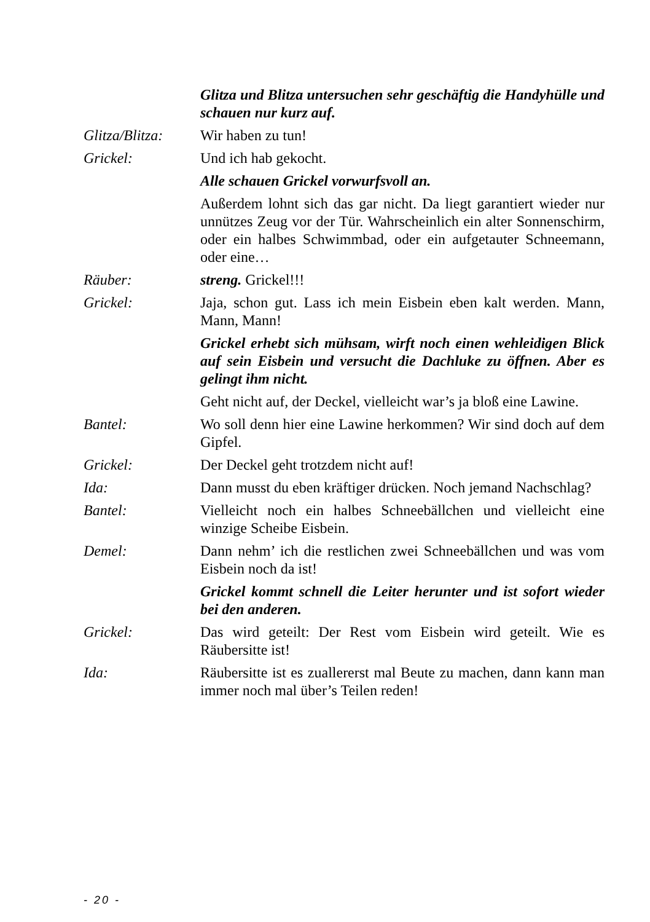Glitza und Blitza untersuchen sehr geschäftig die Handyhülle und schauen nur kurz auf.
Glitza/Blitza:
Wir haben zu tun!
Grickel: Und ich hab gekocht.
Alle schauen Grickel vorwurfsvoll an.
Außerdem lohnt sich das gar nicht. Da liegt garantiert wieder nur unnützes Zeug vor der Tür. Wahrscheinlich ein alter Sonnenschirm, oder ein halbes Schwimmbad, oder ein aufgetauter Schneemann, oder eine…
Räuber: streng. Grickel!!!
Grickel: Jaja, schon gut. Lass ich mein Eisbein eben kalt werden. Mann, Mann, Mann!
Grickel erhebt sich mühsam, wirft noch einen wehleidigen Blick auf sein Eisbein und versucht die Dachluke zu öffnen. Aber es gelingt ihm nicht.
Geht nicht auf, der Deckel, vielleicht war’s ja bloß eine Lawine.
Bantel: Wo soll denn hier eine Lawine herkommen? Wir sind doch auf dem Gipfel.
Grickel: Der Deckel geht trotzdem nicht auf!
Ida: Dann musst du eben kräftiger drücken. Noch jemand Nachschlag?
Bantel: Vielleicht noch ein halbes Schneebällchen und vielleicht eine winzige Scheibe Eisbein.
Demel: Dann nehm’ ich die restlichen zwei Schneebällchen und was vom Eisbein noch da ist!
Grickel kommt schnell die Leiter herunter und ist sofort wieder bei den anderen.
Grickel: Das wird geteilt: Der Rest vom Eisbein wird geteilt. Wie es Räubersitte ist!
Ida: Räubersitte ist es zuallererst mal Beute zu machen, dann kann man immer noch mal über’s Teilen reden!
- 20 -